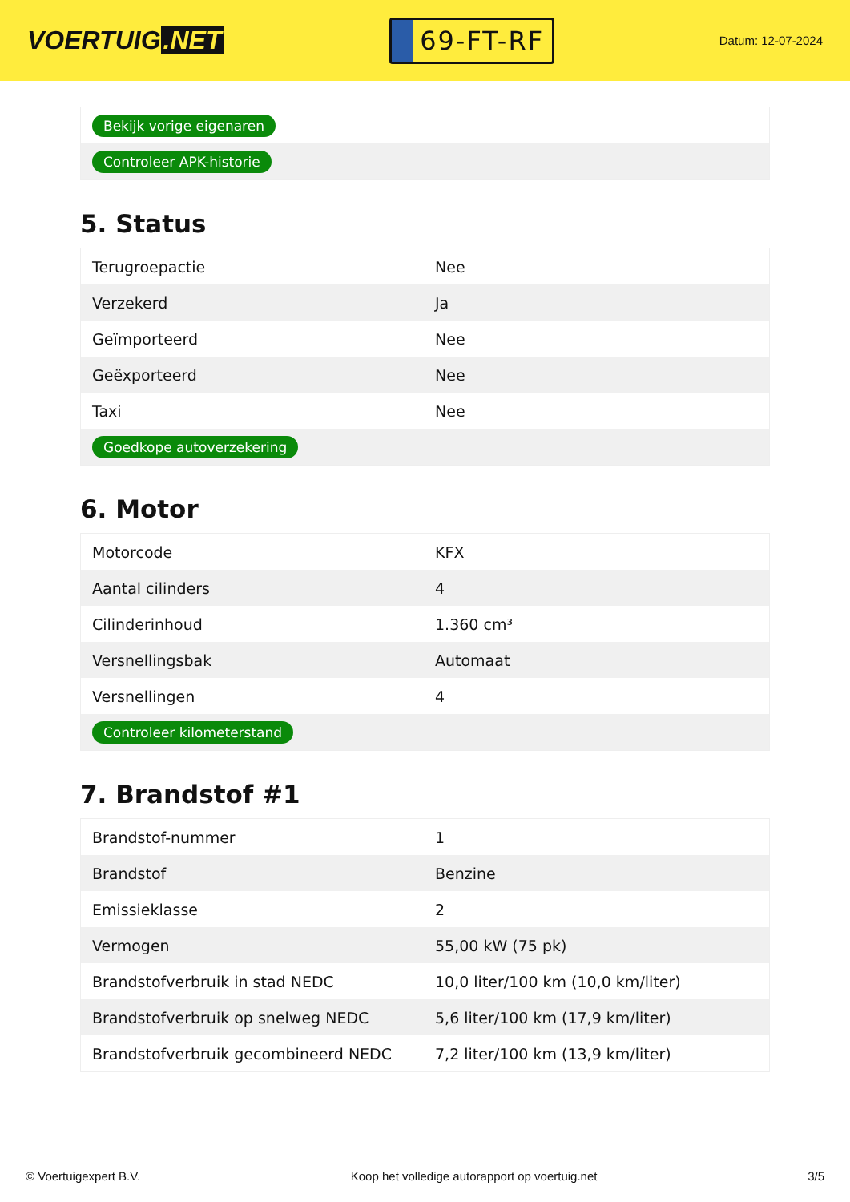VOERTUIG.NET
69-FT-RF
Datum: 12-07-2024
| Bekijk vorige eigenaren |
| Controleer APK-historie |
5. Status
| Terugroepactie | Nee |
| Verzekerd | Ja |
| Geïmporteerd | Nee |
| Geëxporteerd | Nee |
| Taxi | Nee |
| Goedkope autoverzekering | |
6. Motor
| Motorcode | KFX |
| Aantal cilinders | 4 |
| Cilinderinhoud | 1.360 cm³ |
| Versnellingsbak | Automaat |
| Versnellingen | 4 |
| Controleer kilometerstand | |
7. Brandstof #1
| Brandstof-nummer | 1 |
| Brandstof | Benzine |
| Emissieklasse | 2 |
| Vermogen | 55,00 kW (75 pk) |
| Brandstofverbruik in stad NEDC | 10,0 liter/100 km (10,0 km/liter) |
| Brandstofverbruik op snelweg NEDC | 5,6 liter/100 km (17,9 km/liter) |
| Brandstofverbruik gecombineerd NEDC | 7,2 liter/100 km (13,9 km/liter) |
© Voertuigexpert B.V. Koop het volledige autorapport op voertuig.net 3/5